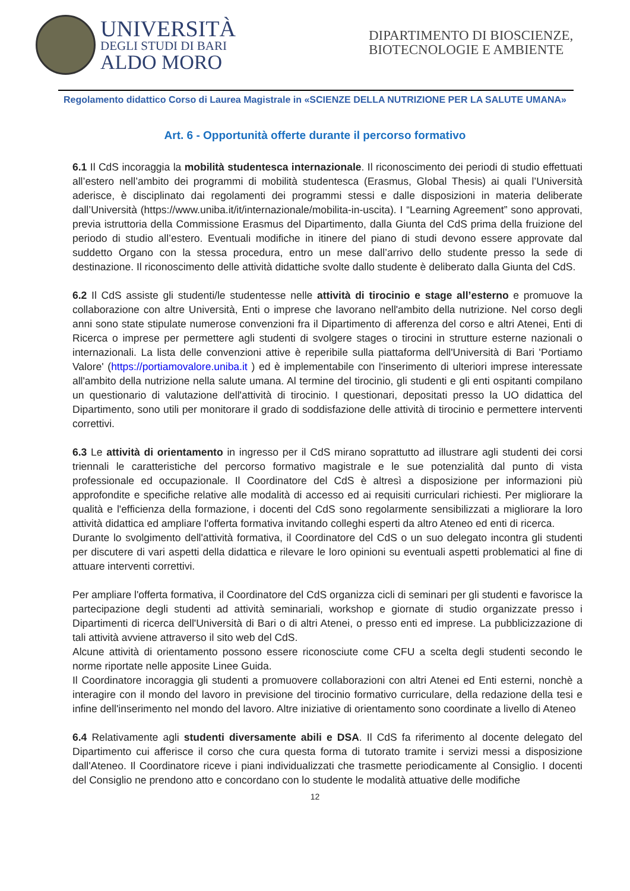UNIVERSITÀ
DEGLI STUDI DI BARI
ALDO MORO
DIPARTIMENTO DI BIOSCIENZE, BIOTECNOLOGIE E AMBIENTE
Regolamento didattico Corso di Laurea Magistrale in «SCIENZE DELLA NUTRIZIONE PER LA SALUTE UMANA»
Art. 6 - Opportunità offerte durante il percorso formativo
6.1 Il CdS incoraggia la mobilità studentesca internazionale. Il riconoscimento dei periodi di studio effettuati all’estero nell’ambito dei programmi di mobilità studentesca (Erasmus, Global Thesis) ai quali l’Università aderisce, è disciplinato dai regolamenti dei programmi stessi e dalle disposizioni in materia deliberate dall’Università (https://www.uniba.it/it/internazionale/mobilita-in-uscita). I “Learning Agreement” sono approvati, previa istruttoria della Commissione Erasmus del Dipartimento, dalla Giunta del CdS prima della fruizione del periodo di studio all’estero. Eventuali modifiche in itinere del piano di studi devono essere approvate dal suddetto Organo con la stessa procedura, entro un mese dall’arrivo dello studente presso la sede di destinazione. Il riconoscimento delle attività didattiche svolte dallo studente è deliberato dalla Giunta del CdS.
6.2 Il CdS assiste gli studenti/le studentesse nelle attività di tirocinio e stage all’esterno e promuove la collaborazione con altre Università, Enti o imprese che lavorano nell'ambito della nutrizione. Nel corso degli anni sono state stipulate numerose convenzioni fra il Dipartimento di afferenza del corso e altri Atenei, Enti di Ricerca o imprese per permettere agli studenti di svolgere stages o tirocini in strutture esterne nazionali o internazionali. La lista delle convenzioni attive è reperibile sulla piattaforma dell'Università di Bari 'Portiamo Valore' (https://portiamovalore.uniba.it ) ed è implementabile con l'inserimento di ulteriori imprese interessate all'ambito della nutrizione nella salute umana. Al termine del tirocinio, gli studenti e gli enti ospitanti compilano un questionario di valutazione dell'attività di tirocinio. I questionari, depositati presso la UO didattica del Dipartimento, sono utili per monitorare il grado di soddisfazione delle attività di tirocinio e permettere interventi correttivi.
6.3 Le attività di orientamento in ingresso per il CdS mirano soprattutto ad illustrare agli studenti dei corsi triennali le caratteristiche del percorso formativo magistrale e le sue potenzialità dal punto di vista professionale ed occupazionale. Il Coordinatore del CdS è altresì a disposizione per informazioni più approfondite e specifiche relative alle modalità di accesso ed ai requisiti curriculari richiesti. Per migliorare la qualità e l'efficienza della formazione, i docenti del CdS sono regolarmente sensibilizzati a migliorare la loro attività didattica ed ampliare l'offerta formativa invitando colleghi esperti da altro Ateneo ed enti di ricerca.
Durante lo svolgimento dell'attività formativa, il Coordinatore del CdS o un suo delegato incontra gli studenti per discutere di vari aspetti della didattica e rilevare le loro opinioni su eventuali aspetti problematici al fine di attuare interventi correttivi.
Per ampliare l'offerta formativa, il Coordinatore del CdS organizza cicli di seminari per gli studenti e favorisce la partecipazione degli studenti ad attività seminariali, workshop e giornate di studio organizzate presso i Dipartimenti di ricerca dell'Università di Bari o di altri Atenei, o presso enti ed imprese. La pubblicizzazione di tali attività avviene attraverso il sito web del CdS.
Alcune attività di orientamento possono essere riconosciute come CFU a scelta degli studenti secondo le norme riportate nelle apposite Linee Guida.
Il Coordinatore incoraggia gli studenti a promuovere collaborazioni con altri Atenei ed Enti esterni, nonchè a interagire con il mondo del lavoro in previsione del tirocinio formativo curriculare, della redazione della tesi e infine dell'inserimento nel mondo del lavoro. Altre iniziative di orientamento sono coordinate a livello di Ateneo
6.4 Relativamente agli studenti diversamente abili e DSA. Il CdS fa riferimento al docente delegato del Dipartimento cui afferisce il corso che cura questa forma di tutorato tramite i servizi messi a disposizione dall'Ateneo. Il Coordinatore riceve i piani individualizzati che trasmette periodicamente al Consiglio. I docenti del Consiglio ne prendono atto e concordano con lo studente le modalità attuative delle modifiche
12